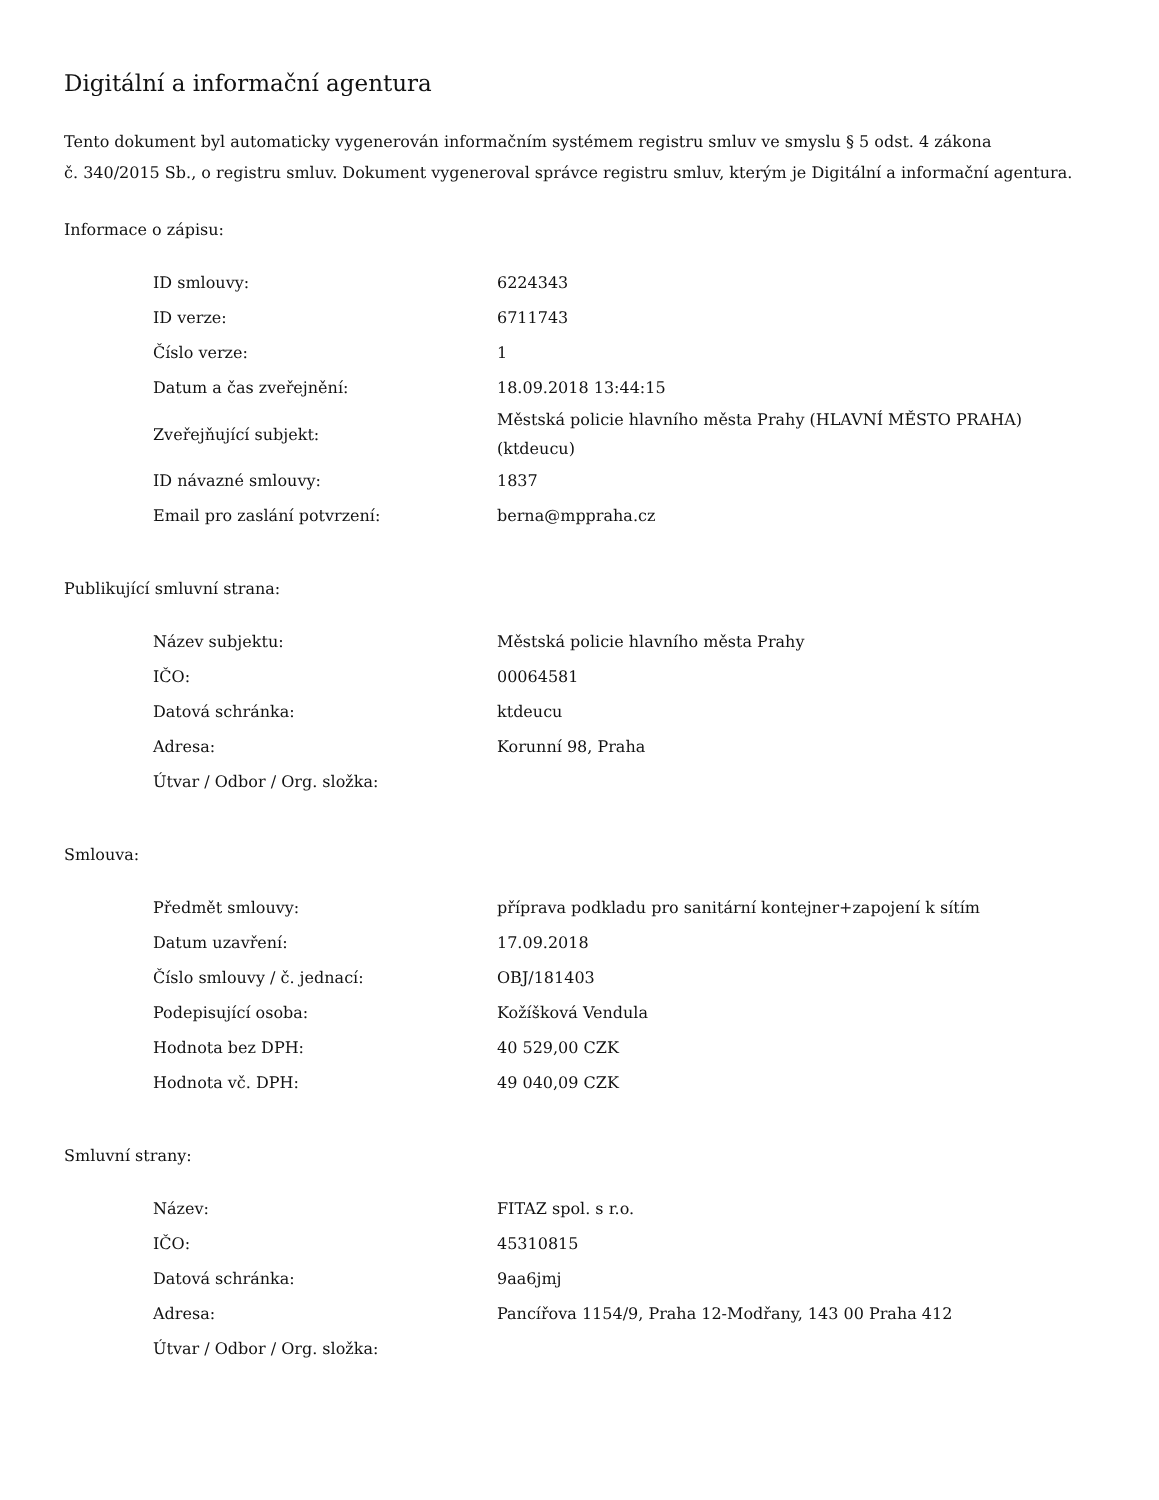Digitální a informační agentura
Tento dokument byl automaticky vygenerován informačním systémem registru smluv ve smyslu § 5 odst. 4 zákona
č. 340/2015 Sb., o registru smluv. Dokument vygeneroval správce registru smluv, kterým je Digitální a informační agentura.
Informace o zápisu:
| ID smlouvy: | 6224343 |
| ID verze: | 6711743 |
| Číslo verze: | 1 |
| Datum a čas zveřejnění: | 18.09.2018 13:44:15 |
| Zveřejňující subjekt: | Městská policie hlavního města Prahy (HLAVNÍ MĚSTO PRAHA) (ktdeucu) |
| ID návazné smlouvy: | 1837 |
| Email pro zaslání potvrzení: | berna@mppraha.cz |
Publikující smluvní strana:
| Název subjektu: | Městská policie hlavního města Prahy |
| IČO: | 00064581 |
| Datová schránka: | ktdeucu |
| Adresa: | Korunní 98, Praha |
| Útvar / Odbor / Org. složka: | |
Smlouva:
| Předmět smlouvy: | příprava podkladu pro sanitární kontejner+zapojení k sítím |
| Datum uzavření: | 17.09.2018 |
| Číslo smlouvy / č. jednací: | OBJ/181403 |
| Podepisující osoba: | Kožíšková Vendula |
| Hodnota bez DPH: | 40 529,00 CZK |
| Hodnota vč. DPH: | 49 040,09 CZK |
Smluvní strany:
| Název: | FITAZ spol. s r.o. |
| IČO: | 45310815 |
| Datová schránka: | 9aa6jmj |
| Adresa: | Pancířova 1154/9, Praha 12-Modřany, 143 00 Praha 412 |
| Útvar / Odbor / Org. složka: | |